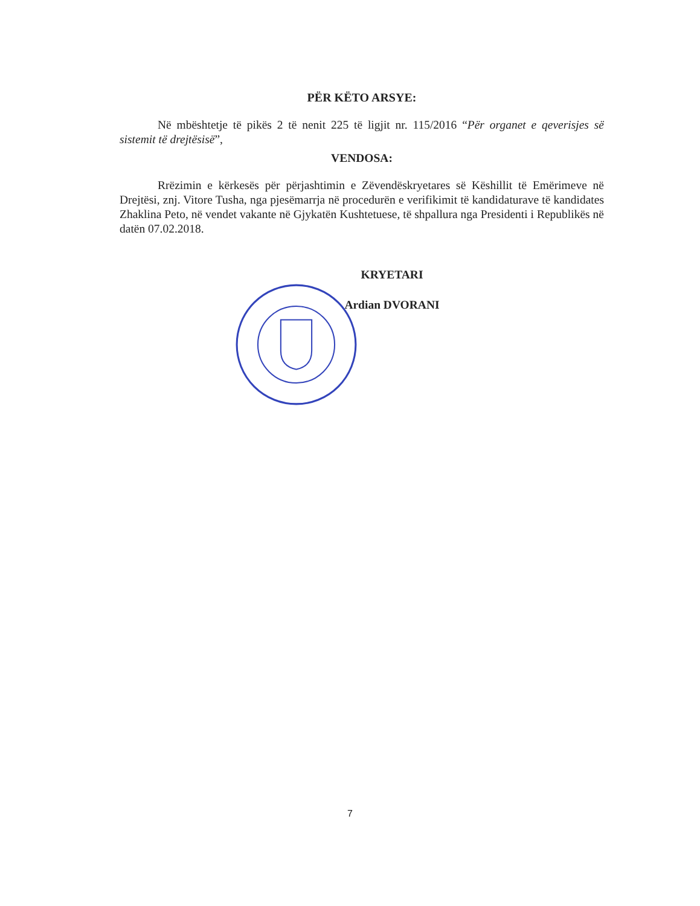PËR KËTO ARSYE:
Në mbështetje të pikës 2 të nenit 225 të ligjit nr. 115/2016 “Për organet e qeverisjes së sistemit të drejtësisë”,
VENDOSA:
Rrëzimin e kërkesës për përjashtimin e Zëvendëskryetares së Këshillit të Emërimeve në Drejtësi, znj. Vitore Tusha, nga pjesëmarrja në procedurën e verifikimit të kandidaturave të kandidates Zhaklina Peto, në vendet vakante në Gjykatën Kushtetuese, të shpallura nga Presidenti i Republikës në datën 07.02.2018.
KRYETARI
Ardian DVORANI
7